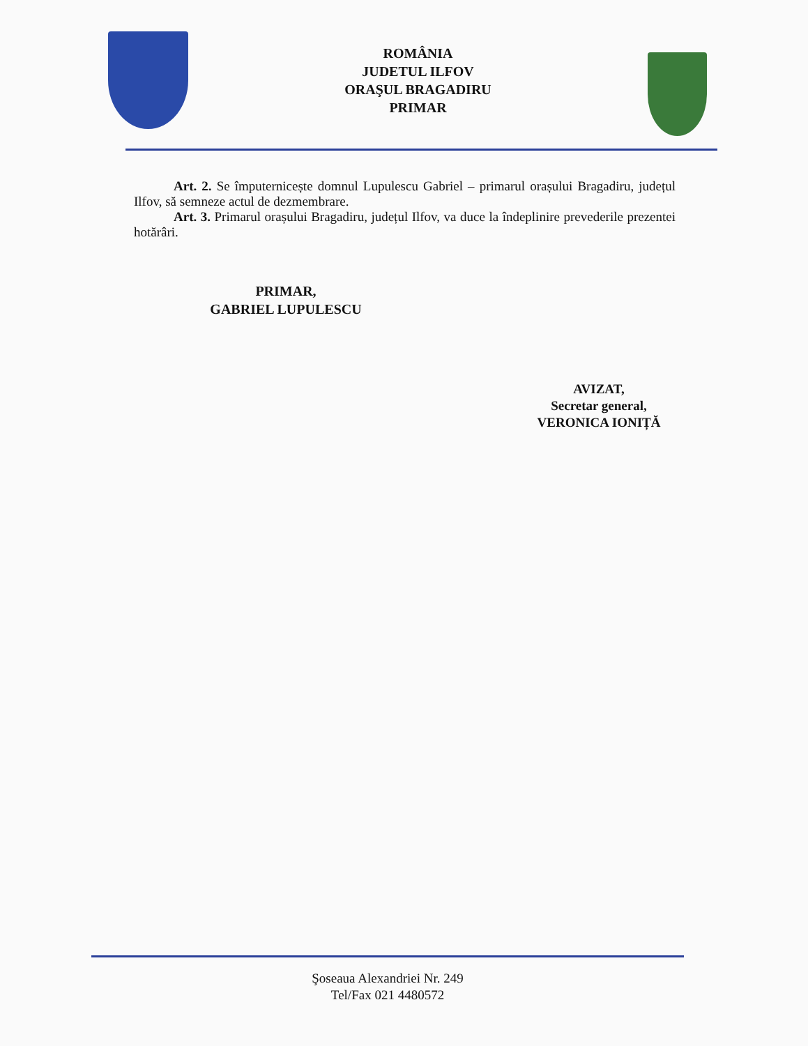ROMÂNIA
JUDETUL ILFOV
ORAŞUL BRAGADIRU
PRIMAR
Art. 2. Se împuternicește domnul Lupulescu Gabriel – primarul orașului Bragadiru, județul Ilfov, să semneze actul de dezmembrare.
Art. 3. Primarul orașului Bragadiru, județul Ilfov, va duce la îndeplinire prevederile prezentei hotărâri.
PRIMAR,
GABRIEL LUPULESCU
AVIZAT,
Secretar general,
VERONICA IONIȚĂ
Şoseaua Alexandriei Nr. 249
Tel/Fax 021 4480572